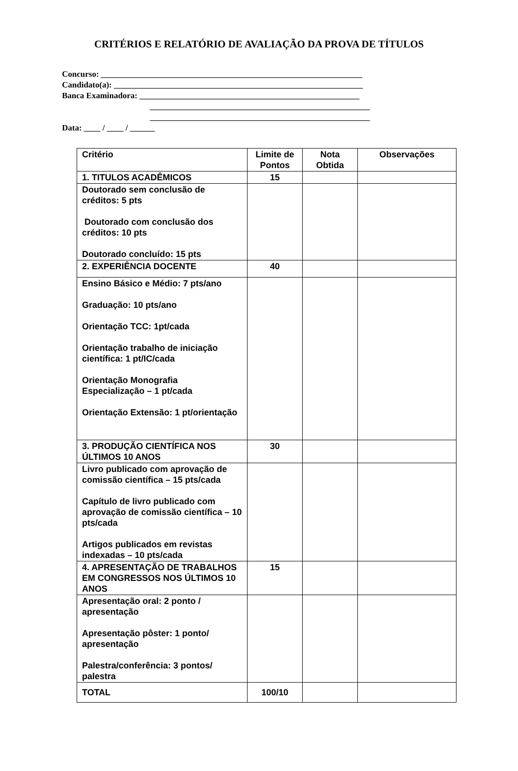CRITÉRIOS E RELATÓRIO DE AVALIAÇÃO DA PROVA DE TÍTULOS
Concurso: _______________________________________________________________
Candidato(a): ____________________________________________________________
Banca Examinadora: _____________________________________________________
_____________________________________________________
_____________________________________________________
Data: ____ / ____ / ______
| Critério | Limite de Pontos | Nota Obtida | Observações |
| --- | --- | --- | --- |
| 1. TITULOS ACADÊMICOS | 15 | | |
| Doutorado sem conclusão de créditos: 5 pts Doutorado com conclusão dos créditos: 10 pts Doutorado concluído: 15 pts | | | |
| 2. EXPERIÊNCIA DOCENTE | 40 | | |
| Ensino Básico e Médio: 7 pts/ano Graduação: 10 pts/ano Orientação TCC: 1pt/cada Orientação trabalho de iniciação científica: 1 pt/IC/cada Orientação Monografia Especialização – 1 pt/cada Orientação Extensão: 1 pt/orientação | | | |
| 3. PRODUÇÃO CIENTÍFICA NOS ÚLTIMOS 10 ANOS | 30 | | |
| Livro publicado com aprovação de comissão científica – 15 pts/cada Capítulo de livro publicado com aprovação de comissão científica – 10 pts/cada Artigos publicados em revistas indexadas – 10 pts/cada | | | |
| 4. APRESENTAÇÃO DE TRABALHOS EM CONGRESSOS NOS ÚLTIMOS 10 ANOS | 15 | | |
| Apresentação oral: 2 ponto / apresentação Apresentação pôster: 1 ponto/ apresentação Palestra/conferência: 3 pontos/ palestra | | | |
| TOTAL | 100/10 | | |